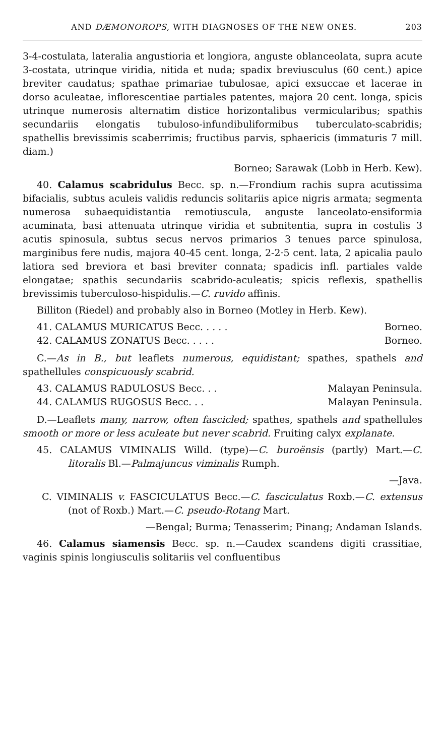AND DÆMONOROPS, WITH DIAGNOSES OF THE NEW ONES. 203
3-4-costulata, lateralia angustioria et longiora, anguste oblanceolata, supra acute 3-costata, utrinque viridia, nitida et nuda; spadix breviusculus (60 cent.) apice breviter caudatus; spathae primariae tubulosae, apici exsuccae et lacerae in dorso aculeatae, inflorescentiae partiales patentes, majora 20 cent. longa, spicis utrinque numerosis alternatim distice horizontalibus vermicularibus; spathis secundariis elongatis tubuloso-infundibuliformibus tuberculato-scabridis; spathellis brevissimis scaberrimis; fructibus parvis, sphaericis (immaturis 7 mill. diam.)
Borneo; Sarawak (Lobb in Herb. Kew).
40. Calamus scabridulus Becc. sp. n.—Frondium rachis supra acutissima bifacialis, subtus aculeis validis reduncis solitariis apice nigris armata; segmenta numerosa subaequidistantia remotiuscula, anguste lanceolato-ensiformia acuminata, basi attenuata utrinque viridia et subnitentia, supra in costulis 3 acutis spinosula, subtus secus nervos primarios 3 tenues parce spinulosa, marginibus fere nudis, majora 40-45 cent. longa, 2-2·5 cent. lata, 2 apicalia paulo latiora sed breviora et basi breviter connata; spadicis infl. partiales valde elongatae; spathis secundariis scabrido-aculeatis; spicis reflexis, spathellis brevissimis tuberculoso-hispidulis.—C. ruvido affinis.
Billiton (Riedel) and probably also in Borneo (Motley in Herb. Kew).
41. CALAMUS MURICATUS Becc. . . . . Borneo.
42. CALAMUS ZONATUS Becc. . . . . Borneo.
C.—As in B., but leaflets numerous, equidistant; spathes, spathels and spathellules conspicuously scabrid.
43. CALAMUS RADULOSUS Becc. . . Malayan Peninsula.
44. CALAMUS RUGOSUS Becc. . . Malayan Peninsula.
D.—Leaflets many, narrow, often fascicled; spathes, spathels and spathellules smooth or more or less aculeate but never scabrid. Fruiting calyx explanate.
45. CALAMUS VIMINALIS Willd. (type)—C. buroënsis (partly) Mart.—C. litoralis Bl.—Palmajuncus viminalis Rumph.
—Java.
C. VIMINALIS v. FASCICULATUS Becc.—C. fasciculatus Roxb.—C. extensus (not of Roxb.) Mart.—C. pseudo-Rotang Mart.
—Bengal; Burma; Tenasserim; Pinang; Andaman Islands.
46. Calamus siamensis Becc. sp. n.—Caudex scandens digiti crassitiae, vaginis spinis longiusculis solitariis vel confluentibus